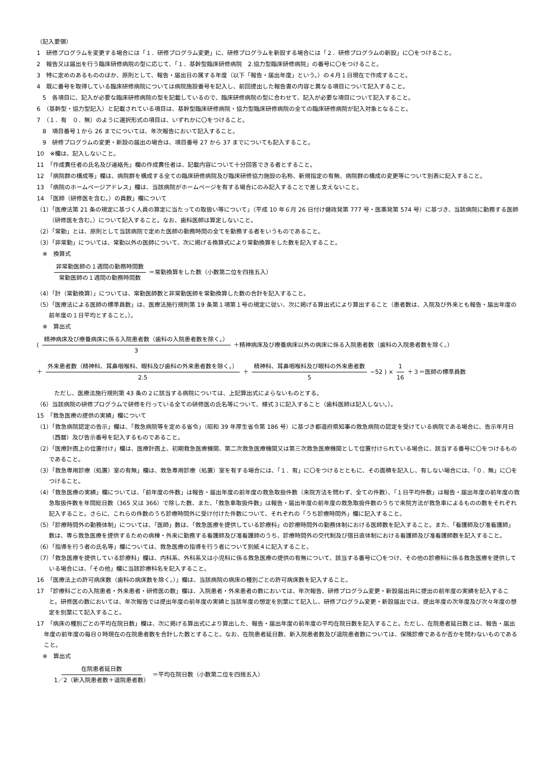（記入要領）
1　研修プログラムを変更する場合には「１．研修プログラム変更」に、研修プログラムを新設する場合には「２．研修プログラムの新設」に〇をつけること。
2　報告又は届出を行う臨床研修病院の型に応じて、「１．基幹型臨床研修病院　2.協力型臨床研修病院」の番号に〇をつけること。
3　特に定めのあるもののほか、原則として、報告・届出日の属する年度（以下「報告・届出年度」という。）の４月１日現在で作成すること。
4　既に番号を取得している臨床研修病院については病院施設番号を記入し、前回提出した報告書の内容と異なる項目について記入すること。
　5　各項目に、記入が必要な臨床研修病院の型を記載しているので、臨床研修病院の型に合わせて、記入が必要な項目について記入すること。
6　（基幹型・協力型記入）と記載されている項目は、基幹型臨床研修病院・協力型臨床研修病院の全ての臨床研修病院が記入対象となること。
7　（１．有　０．無）のように選択形式の項目は、いずれかに〇をつけること。
　8　項目番号１から 26 までについては、年次報告において記入すること。
　9　研修プログラムの変更・新設の届出の場合は、項目番号 27 から 37 までについても記入すること。
10　※欄は、記入しないこと。
11　「作成責任者の氏名及び連絡先」欄の作成責任者は、記載内容について十分回答できる者とすること。
12　「病院群の構成等」欄は、病院群を構成する全ての臨床研修病院及び臨床研修協力施設の名称、新規指定の有無、病院群の構成の変更等について別表に記入すること。
13　「病院のホームページアドレス」欄は、当該病院がホームページを有する場合にのみ記入することで差し支えないこと。
14　「医師（研修医を含む。）の員数」欄について
（1）「医療法第 21 条の規定に基づく人員の算定に当たっての取扱い等について」（平成 10 年６月 26 日付け健政発第 777 号・医薬発第 574 号）に基づき、当該病院に勤務する医師（研修医を含む。）について記入すること。なお、歯科医師は算定しないこと。
（2）「常勤」とは、原則として当該病院で定めた医師の勤務時間の全てを勤務する者をいうものであること。
（3）「非常勤」については、常勤以外の医師について、次に掲げる換算式により常勤換算をした数を記入すること。
　※　換算式
非常勤医師の１週間の勤務時間数 常勤医師の１週間の勤務時間数 ＝常勤換算をした数（小数第二位を四捨五入）
（4）「計（常勤換算）」については、常勤医師数と非常勤医師を常勤換算した数の合計を記入すること。
（5）「医療法による医師の標準員数」は、医療法施行規則第 19 条第１項第１号の規定に従い、次に掲げる算出式により算出すること（患者数は、入院及び外来とも報告・届出年度の前年度の１日平均とすること。）。
　※　算出式
( 精神病床及び療養病床に係る入院患者数（歯科の入院患者数を除く。） 3 ＋精神病床及び療養病床以外の病床に係る入院患者数（歯科の入院患者数を除く。）
＋ 外来患者数（精神科、耳鼻咽喉科、眼科及び歯科の外来患者数を除く。） 2.5 ＋ 精神科、耳鼻咽喉科及び眼科の外来患者数 5 −52 ) × 1 16 ＋３＝医師の標準員数
　　　ただし、医療法施行規則第 43 条の２に該当する病院については、上記算出式によらないものとする。
（6）当該病院の研修プログラムで研修を行っている全ての研修医の氏名等について、様式３に記入すること（歯科医師は記入しない。）。
15　「救急医療の提供の実績」欄について
（1）「救急病院認定の告示」欄は、「救急病院等を定める省令」（昭和 39 年厚生省令第 186 号）に基づき都道府県知事の救急病院の認定を受けている病院である場合に、告示年月日（西暦）及び告示番号を記入するものであること。
（2）「医療計画上の位置付け」欄は、医療計画上、初期救急医療機関、第二次救急医療機関又は第三次救急医療機関として位置付けられている場合に、該当する番号に〇をつけるものであること。
（3）「救急専用診療（処置）室の有無」欄は、救急専用診療（処置）室を有する場合には、「１．有」に〇をつけるとともに、その面積を記入し、有しない場合には、「０．無」に〇をつけること。
（4）「救急医療の実績」欄については、「前年度の件数」は報告・届出年度の前年度の救急取扱件数（来院方法を問わず、全ての件数）、「１日平均件数」は報告・届出年度の前年度の救急取扱件数を年間総日数（365 又は 366）で除した数、また、「救急車取扱件数」は報告・届出年度の前年度の救急取扱件数のうちで来院方法が救急車によるものの数をそれぞれ記入すること。さらに、これらの件数のうち診療時間外に受け付けた件数について、それぞれの「うち診療時間外」欄に記入すること。
（5）「診療時間外の勤務体制」については、「医師」数は、「救急医療を提供している診療科」の診療時間外の勤務体制における医師数を記入すること。また、「看護師及び准看護師」数は、専ら救急医療を提供するための病棟・外来に勤務する看護師及び准看護師のうち、診療時間外の交代制及び宿日直体制における看護師及び准看護師数を記入すること。
（6）「指導を行う者の氏名等」欄については、救急医療の指導を行う者について別紙４に記入すること。
（7）「救急医療を提供している診療科」欄は、内科系、外科系又は小児科に係る救急医療の提供の有無について、該当する番号に〇をつけ、その他の診療科に係る救急医療を提供している場合には、「その他」欄に当該診療科名を記入すること。
16　「医療法上の許可病床数（歯科の病床数を除く。）」欄は、当該病院の病床の種別ごとの許可病床数を記入すること。
17　「診療科ごとの入院患者・外来患者・研修医の数」欄は、入院患者・外来患者の数においては、年次報告、研修プログラム変更・新設届出共に提出の前年度の実績を記入すること。研修医の数においては、年次報告では提出年度の前年度の実績と当該年度の想定を別葉にて記入し、研修プログラム変更・新設届出では、提出年度の次年度及び次々年度の想定を別葉にて記入すること。
17　「病床の種別ごとの平均在院日数」欄は、次に掲げる算出式により算出した、報告・届出年度の前年度の平均在院日数を記入すること。ただし、在院患者延日数とは、報告・届出年度の前年度の毎日０時現在の在院患者数を合計した数とすること。なお、在院患者延日数、新入院患者数及び退院患者数については、保険診療であるか否かを問わないものであること。
　※　算出式
　　　在院患者延日数　　　1／2（新入院患者数＋退院患者数） ＝平均在院日数（小数第二位を四捨五入）